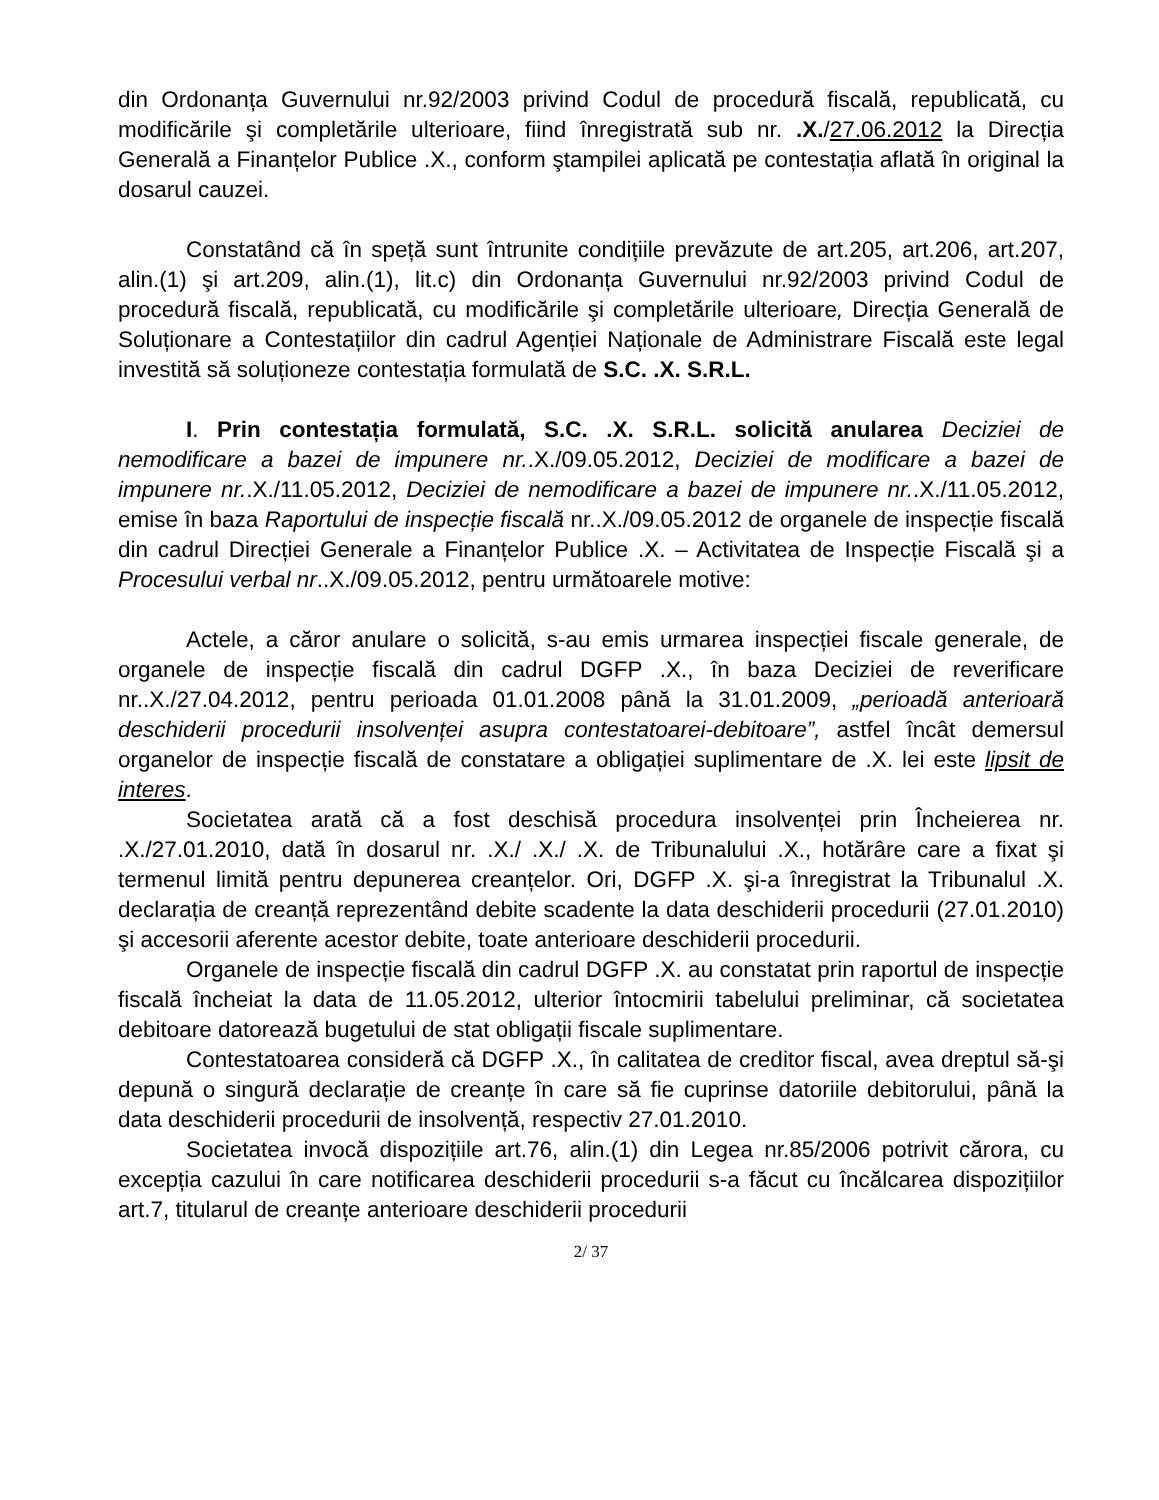din Ordonanța Guvernului nr.92/2003 privind Codul de procedură fiscală, republicată, cu modificările şi completările ulterioare, fiind înregistrată sub nr. .X./27.06.2012 la Direcția Generală a Finanțelor Publice .X., conform ştampilei aplicată pe contestația aflată în original la dosarul cauzei.
Constatând că în speță sunt întrunite condițiile prevăzute de art.205, art.206, art.207, alin.(1) şi art.209, alin.(1), lit.c) din Ordonanța Guvernului nr.92/2003 privind Codul de procedură fiscală, republicată, cu modificările şi completările ulterioare, Direcția Generală de Soluționare a Contestațiilor din cadrul Agenției Naționale de Administrare Fiscală este legal investită să soluționeze contestația formulată de S.C. .X. S.R.L.
I. Prin contestația formulată, S.C. .X. S.R.L. solicită anularea Deciziei de nemodificare a bazei de impunere nr..X./09.05.2012, Deciziei de modificare a bazei de impunere nr..X./11.05.2012, Deciziei de nemodificare a bazei de impunere nr..X./11.05.2012, emise în baza Raportului de inspecție fiscală nr..X./09.05.2012 de organele de inspecție fiscală din cadrul Direcției Generale a Finanțelor Publice .X. – Activitatea de Inspecție Fiscală şi a Procesului verbal nr..X./09.05.2012, pentru următoarele motive:
Actele, a căror anulare o solicită, s-au emis urmarea inspecției fiscale generale, de organele de inspecție fiscală din cadrul DGFP .X., în baza Deciziei de reverificare nr..X./27.04.2012, pentru perioada 01.01.2008 până la 31.01.2009, „perioadă anterioară deschiderii procedurii insolvenței asupra contestatoarei-debitoare”, astfel încât demersul organelor de inspecție fiscală de constatare a obligației suplimentare de .X. lei este lipsit de interes.
Societatea arată că a fost deschisă procedura insolvenței prin Încheierea nr. .X./27.01.2010, dată în dosarul nr. .X./ .X./ .X. de Tribunalului .X., hotărâre care a fixat şi termenul limită pentru depunerea creanțelor. Ori, DGFP .X. şi-a înregistrat la Tribunalul .X. declarația de creanță reprezentând debite scadente la data deschiderii procedurii (27.01.2010) şi accesorii aferente acestor debite, toate anterioare deschiderii procedurii.
Organele de inspecție fiscală din cadrul DGFP .X. au constatat prin raportul de inspecție fiscală încheiat la data de 11.05.2012, ulterior întocmirii tabelului preliminar, că societatea debitoare datorează bugetului de stat obligații fiscale suplimentare.
Contestatoarea consideră că DGFP .X., în calitatea de creditor fiscal, avea dreptul să-şi depună o singură declarație de creanțe în care să fie cuprinse datoriile debitorului, până la data deschiderii procedurii de insolvență, respectiv 27.01.2010.
Societatea invocă dispozițiile art.76, alin.(1) din Legea nr.85/2006 potrivit cărora, cu excepția cazului în care notificarea deschiderii procedurii s-a făcut cu încălcarea dispozițiilor art.7, titularul de creanțe anterioare deschiderii procedurii
2/ 37